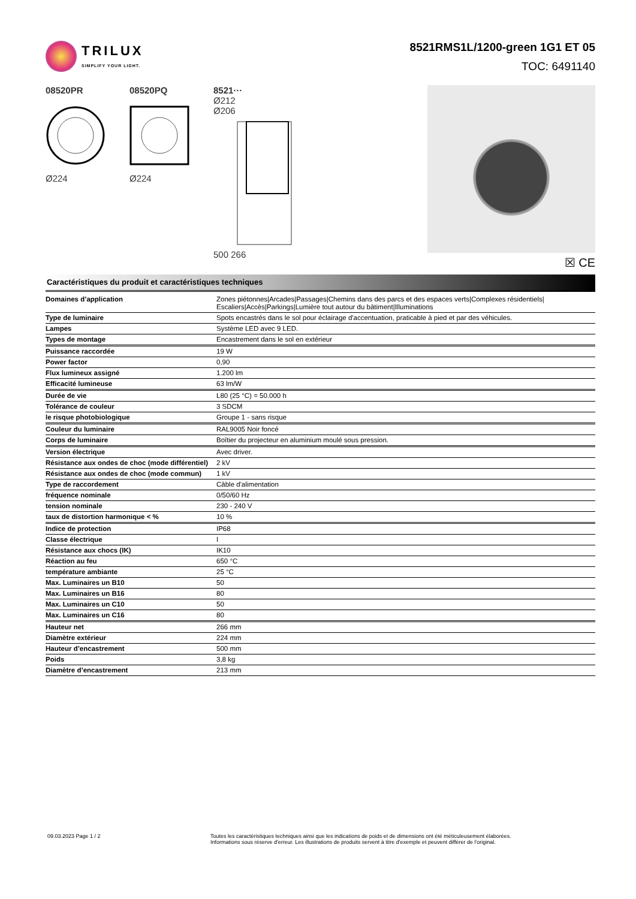TRILUX
SIMPLIFY YOUR LIGHT.
8521RMS1L/1200-green 1G1 ET 05
TOC: 6491140
08520PR
Ø224
08520PQ
Ø224
8521···
Ø212
Ø206
500 266
☒ CE
Caractéristiques du produit et caractéristiques techniques
| Domaines d’application | Zones piétonnes/Arcades/Passages/Chemins dans des parcs et des espaces verts/Complexes résidentiels/ Escaliers/Accès/Parkings/Lumière tout autour du bâtiment/Illuminations |
| Type de luminaire | Spots encastrés dans le sol pour éclairage d'accentuation, praticable à pied et par des véhicules. |
| Lampes | Système LED avec 9 LED. |
| Types de montage | Encastrement dans le sol en extérieur |
| Puissance raccordée | 19 W |
| Power factor | 0,90 |
| Flux lumineux assigné | 1.200 lm |
| Efficacité lumineuse | 63 lm/W |
| Durée de vie | L80 (25 °C) = 50.000 h |
| Tolérance de couleur | 3 SDCM |
| le risque photobiologique | Groupe 1 - sans risque |
| Couleur du luminaire | RAL9005 Noir foncé |
| Corps de luminaire | Boîtier du projecteur en aluminium moulé sous pression. |
| Version électrique | Avec driver. |
| Résistance aux ondes de choc (mode différentiel) | 2 kV |
| Résistance aux ondes de choc (mode commun) | 1 kV |
| Type de raccordement | Câble d'alimentation |
| fréquence nominale | 0/50/60 Hz |
| tension nominale | 230 - 240 V |
| taux de distortion harmonique < % | 10 % |
| Indice de protection | IP68 |
| Classe électrique | I |
| Résistance aux chocs (IK) | IK10 |
| Réaction au feu | 650 °C |
| température ambiante | 25 °C |
| Max. Luminaires un B10 | 50 |
| Max. Luminaires un B16 | 80 |
| Max. Luminaires un C10 | 50 |
| Max. Luminaires un C16 | 80 |
| Hauteur net | 266 mm |
| Diamètre extérieur | 224 mm |
| Hauteur d’encastrement | 500 mm |
| Poids | 3,8 kg |
| Diamètre d’encastrement | 213 mm |
09.03.2023 Page 1 / 2 Toutes les caractéristiques techniques ainsi que les indications de poids et de dimensions ont été méticuleusement élaborées.
Informations sous réserve d'erreur. Les illustrations de produits servent à titre d'exemple et peuvent différer de l'original.